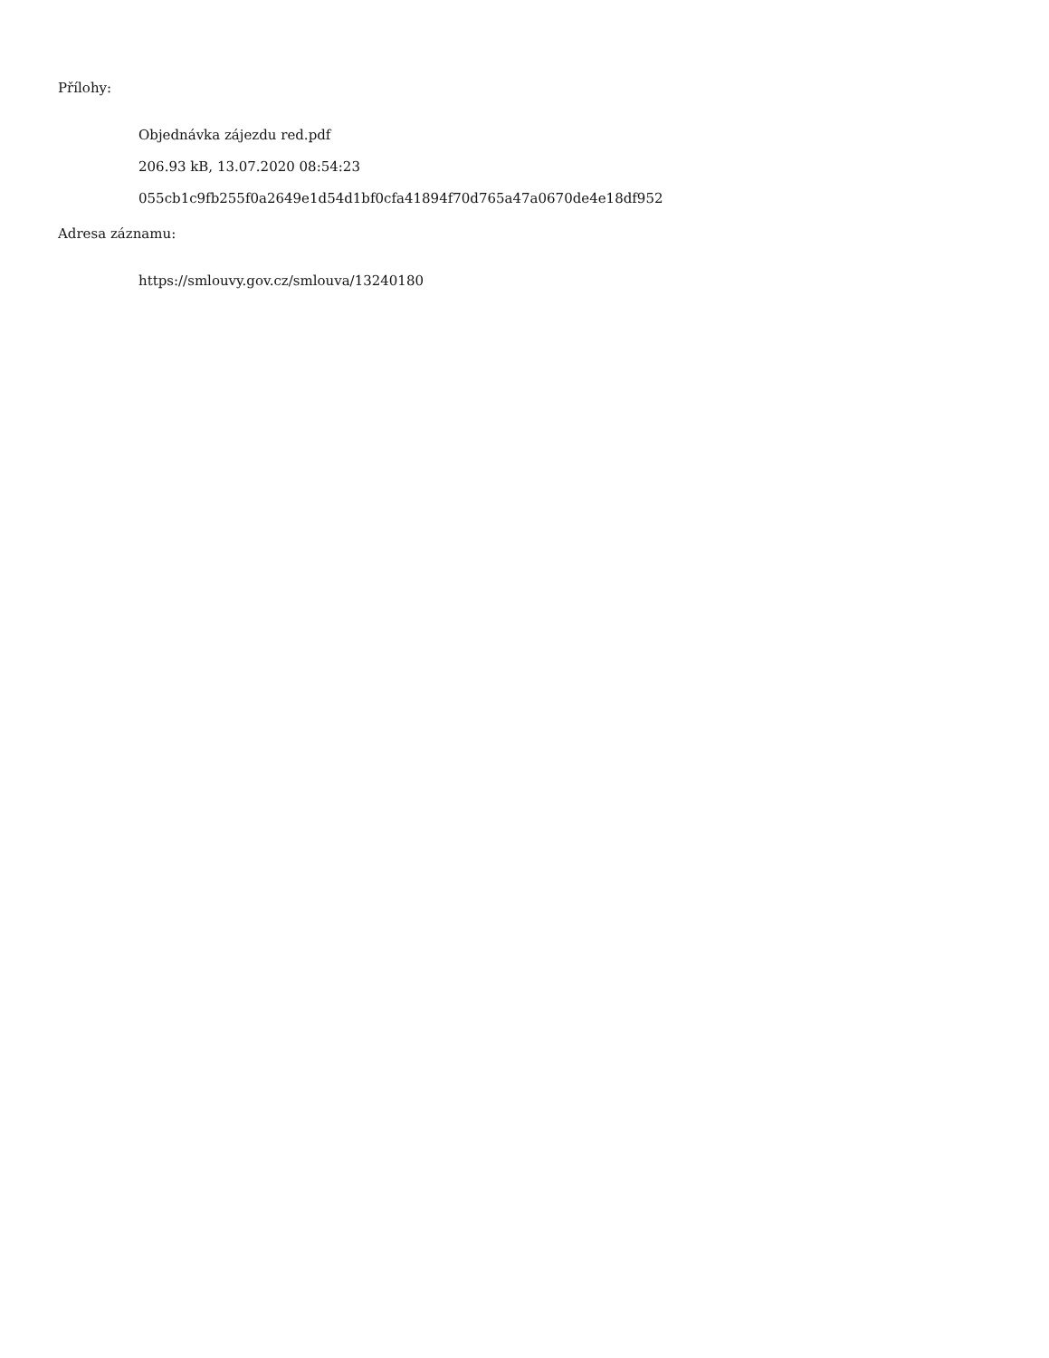Přílohy:
Objednávka zájezdu red.pdf
206.93 kB, 13.07.2020 08:54:23
055cb1c9fb255f0a2649e1d54d1bf0cfa41894f70d765a47a0670de4e18df952
Adresa záznamu:
https://smlouvy.gov.cz/smlouva/13240180